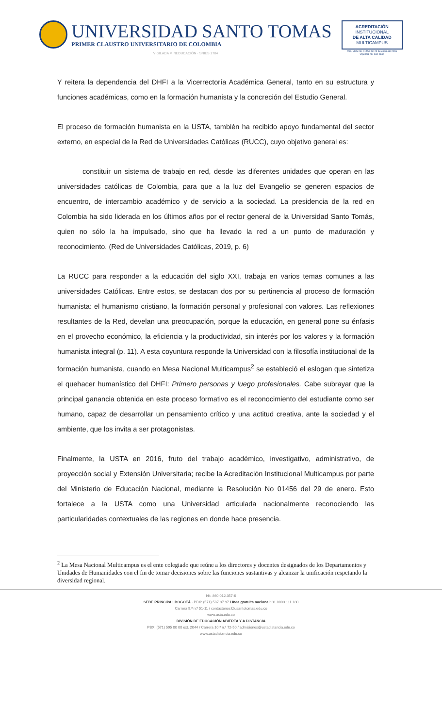UNIVERSIDAD SANTO TOMAS
PRIMER CLAUSTRO UNIVERSITARIO DE COLOMBIA
VIGILADA MINEDUCACIÓN · SNIES 1704
ACREDITACIÓN
INSTITUCIONAL
DE ALTA CALIDAD
MULTICAMPUS
Res. MEN No. 01456 del 29 de enero de 2016
Vigencia por seis años
Y reitera la dependencia del DHFI a la Vicerrectoría Académica General, tanto en su estructura y funciones académicas, como en la formación humanista y la concreción del Estudio General.
El proceso de formación humanista en la USTA, también ha recibido apoyo fundamental del sector externo, en especial de la Red de Universidades Católicas (RUCC), cuyo objetivo general es:
constituir un sistema de trabajo en red, desde las diferentes unidades que operan en las universidades católicas de Colombia, para que a la luz del Evangelio se generen espacios de encuentro, de intercambio académico y de servicio a la sociedad. La presidencia de la red en Colombia ha sido liderada en los últimos años por el rector general de la Universidad Santo Tomás, quien no sólo la ha impulsado, sino que ha llevado la red a un punto de maduración y reconocimiento. (Red de Universidades Católicas, 2019, p. 6)
La RUCC para responder a la educación del siglo XXI, trabaja en varios temas comunes a las universidades Católicas. Entre estos, se destacan dos por su pertinencia al proceso de formación humanista: el humanismo cristiano, la formación personal y profesional con valores. Las reflexiones resultantes de la Red, develan una preocupación, porque la educación, en general pone su énfasis en el provecho económico, la eficiencia y la productividad, sin interés por los valores y la formación humanista integral (p. 11). A esta coyuntura responde la Universidad con la filosofía institucional de la formación humanista, cuando en Mesa Nacional Multicampus<sup>2</sup> se estableció el eslogan que sintetiza el quehacer humanístico del DHFI: Primero personas y luego profesionales. Cabe subrayar que la principal ganancia obtenida en este proceso formativo es el reconocimiento del estudiante como ser humano, capaz de desarrollar un pensamiento crítico y una actitud creativa, ante la sociedad y el ambiente, que los invita a ser protagonistas.
Finalmente, la USTA en 2016, fruto del trabajo académico, investigativo, administrativo, de proyección social y Extensión Universitaria; recibe la Acreditación Institucional Multicampus por parte del Ministerio de Educación Nacional, mediante la Resolución No 01456 del 29 de enero. Esto fortalece a la USTA como una Universidad articulada nacionalmente reconociendo las particularidades contextuales de las regiones en donde hace presencia.
<sup>2</sup> La Mesa Nacional Multicampus es el ente colegiado que reúne a los directores y docentes designados de los Departamentos y Unidades de Humanidades con el fin de tomar decisiones sobre las funciones sustantivas y alcanzar la unificación respetando la diversidad regional.
Nit. 860.012.357-6
SEDE PRINCIPAL BOGOTÁ · PBX: (571) 587 87 97 Línea gratuita nacional: 01 8000 111 180
Carrera 9.ª n.º 51-11 / contactenos@usantotomas.edu.co
www.usta.edu.co
DIVISIÓN DE EDUCACIÓN ABIERTA Y A DISTANCIA
PBX: (571) 595 00 00 ext. 2044 / Carrera 10.ª n.º 72-50 / admisiones@ustadistancia.edu.co
www.ustadistancia.edu.co